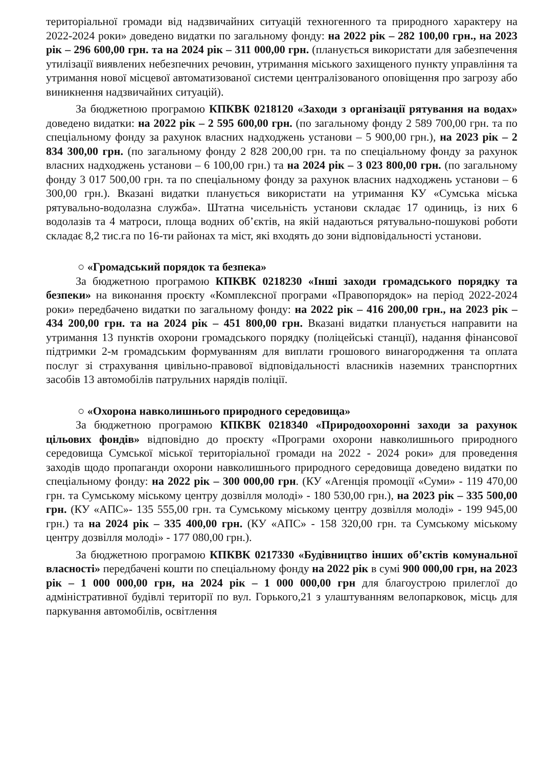територіальної громади від надзвичайних ситуацій техногенного та природного характеру на 2022-2024 роки» доведено видатки по загальному фонду: на 2022 рік – 282 100,00 грн., на 2023 рік – 296 600,00 грн. та на 2024 рік – 311 000,00 грн. (планується використати для забезпечення утилізації виявлених небезпечних речовин, утримання міського захищеного пункту управління та утримання нової місцевої автоматизованої системи централізованого оповіщення про загрозу або виникнення надзвичайних ситуацій).
За бюджетною програмою КПКВК 0218120 «Заходи з організації рятування на водах» доведено видатки: на 2022 рік – 2 595 600,00 грн. (по загальному фонду 2 589 700,00 грн. та по спеціальному фонду за рахунок власних надходжень установи – 5 900,00 грн.), на 2023 рік – 2 834 300,00 грн. (по загальному фонду 2 828 200,00 грн. та по спеціальному фонду за рахунок власних надходжень установи – 6 100,00 грн.) та на 2024 рік – 3 023 800,00 грн. (по загальному фонду 3 017 500,00 грн. та по спеціальному фонду за рахунок власних надходжень установи – 6 300,00 грн.). Вказані видатки планується використати на утримання КУ «Сумська міська рятувально-водолазна служба». Штатна чисельність установи складає 17 одиниць, із них 6 водолазів та 4 матроси, площа водних об’єктів, на якій надаються рятувально-пошукові роботи складає 8,2 тис.га по 16-ти районах та міст, які входять до зони відповідальності установи.
○ «Громадський порядок та безпека»
За бюджетною програмою КПКВК 0218230 «Інші заходи громадського порядку та безпеки» на виконання проєкту «Комплексної програми «Правопорядок» на період 2022-2024 роки» передбачено видатки по загальному фонду: на 2022 рік – 416 200,00 грн., на 2023 рік – 434 200,00 грн. та на 2024 рік – 451 800,00 грн. Вказані видатки планується направити на утримання 13 пунктів охорони громадського порядку (поліцейські станції), надання фінансової підтримки 2-м громадським формуванням для виплати грошового винагородження та оплата послуг зі страхування цивільно-правової відповідальності власників наземних транспортних засобів 13 автомобілів патрульних нарядів поліції.
○ «Охорона навколишнього природного середовища»
За бюджетною програмою КПКВК 0218340 «Природоохоронні заходи за рахунок цільових фондів» відповідно до проєкту «Програми охорони навколишнього природного середовища Сумської міської територіальної громади на 2022 - 2024 роки» для проведення заходів щодо пропаганди охорони навколишнього природного середовища доведено видатки по спеціальному фонду: на 2022 рік – 300 000,00 грн. (КУ «Агенція промоції «Суми» - 119 470,00 грн. та Сумському міському центру дозвілля молоді» - 180 530,00 грн.), на 2023 рік – 335 500,00 грн. (КУ «АПС»- 135 555,00 грн. та Сумському міському центру дозвілля молоді» - 199 945,00 грн.) та на 2024 рік – 335 400,00 грн. (КУ «АПС» - 158 320,00 грн. та Сумському міському центру дозвілля молоді» - 177 080,00 грн.).
За бюджетною програмою КПКВК 0217330 «Будівництво інших об’єктів комунальної власності» передбачені кошти по спеціальному фонду на 2022 рік в сумі 900 000,00 грн, на 2023 рік – 1 000 000,00 грн, на 2024 рік – 1 000 000,00 грн для благоустрою прилеглої до адміністративної будівлі території по вул. Горького,21 з улаштуванням велопарковок, місць для паркування автомобілів, освітлення